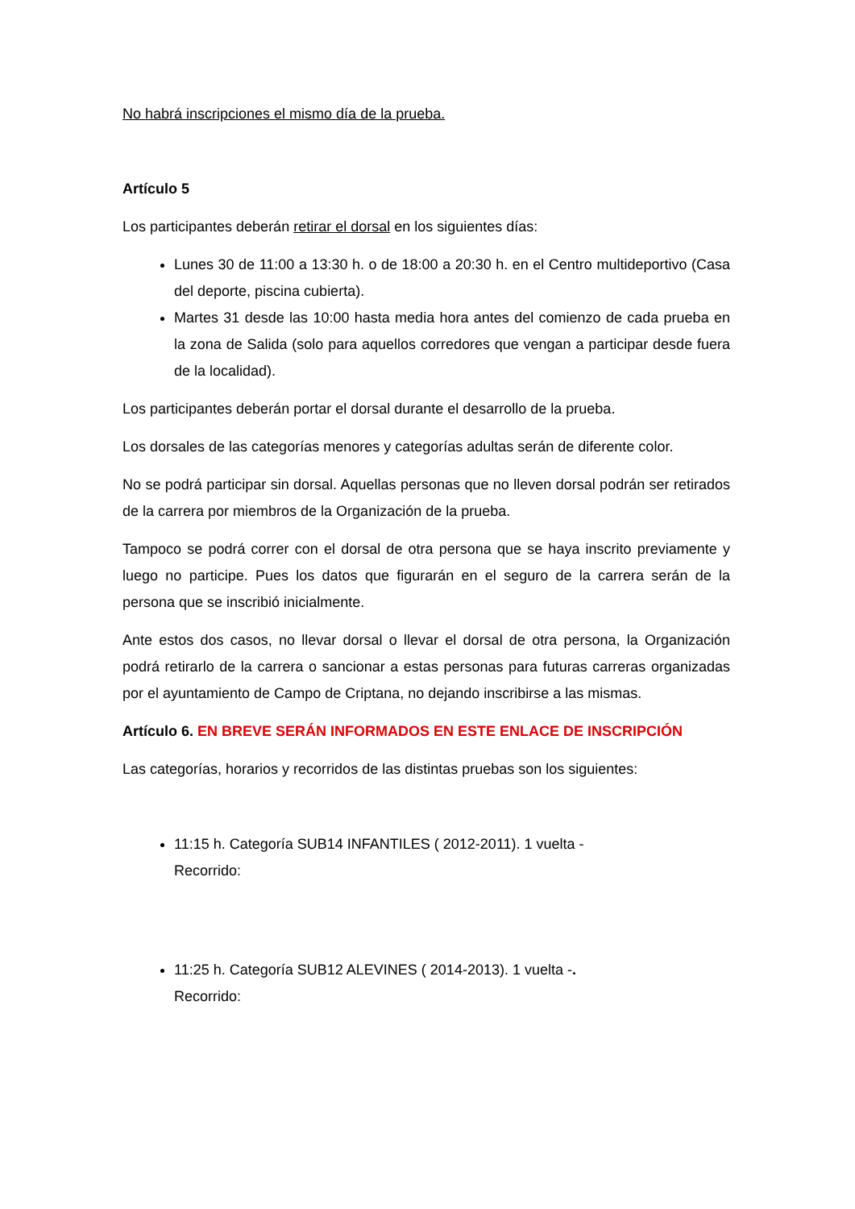No habrá inscripciones el mismo día de la prueba.
Artículo 5
Los participantes deberán retirar el dorsal en los siguientes días:
Lunes 30 de 11:00 a 13:30 h. o de 18:00 a 20:30 h. en el Centro multideportivo (Casa del deporte, piscina cubierta).
Martes 31 desde las 10:00 hasta media hora antes del comienzo de cada prueba en la zona de Salida (solo para aquellos corredores que vengan a participar desde fuera de la localidad).
Los participantes deberán portar el dorsal durante el desarrollo de la prueba.
Los dorsales de las categorías menores y categorías adultas serán de diferente color.
No se podrá participar sin dorsal. Aquellas personas que no lleven dorsal podrán ser retirados de la carrera por miembros de la Organización de la prueba.
Tampoco se podrá correr con el dorsal de otra persona que se haya inscrito previamente y luego no participe. Pues los datos que figurarán en el seguro de la carrera serán de la persona que se inscribió inicialmente.
Ante estos dos casos, no llevar dorsal o llevar el dorsal de otra persona, la Organización podrá retirarlo de la carrera o sancionar a estas personas para futuras carreras organizadas por el ayuntamiento de Campo de Criptana, no dejando inscribirse a las mismas.
Artículo 6. EN BREVE SERÁN INFORMADOS EN ESTE ENLACE DE INSCRIPCIÓN
Las categorías, horarios y recorridos de las distintas pruebas son los siguientes:
11:15 h. Categoría SUB14 INFANTILES ( 2012-2011). 1 vuelta -
Recorrido:
11:25 h. Categoría SUB12 ALEVINES ( 2014-2013). 1 vuelta -.
Recorrido: